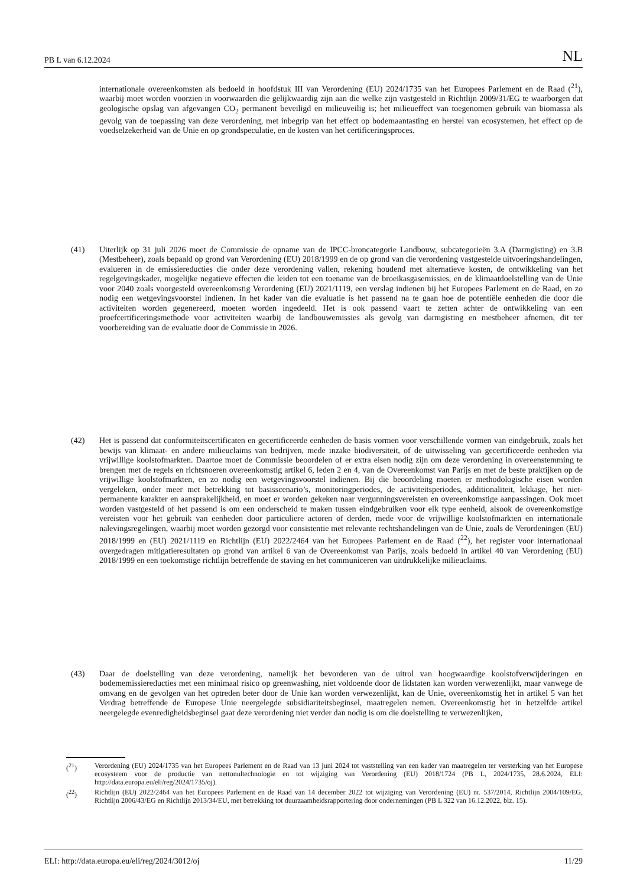PB L van 6.12.2024 NL
internationale overeenkomsten als bedoeld in hoofdstuk III van Verordening (EU) 2024/1735 van het Europees Parlement en de Raad (<sup>21</sup>), waarbij moet worden voorzien in voorwaarden die gelijkwaardig zijn aan die welke zijn vastgesteld in Richtlijn 2009/31/EG te waarborgen dat geologische opslag van afgevangen CO<sub>2</sub> permanent beveiligd en milieuveilig is; het milieueffect van toegenomen gebruik van biomassa als gevolg van de toepassing van deze verordening, met inbegrip van het effect op bodemaantasting en herstel van ecosystemen, het effect op de voedselzekerheid van de Unie en op grondspeculatie, en de kosten van het certificeringsproces.
(41) Uiterlijk op 31 juli 2026 moet de Commissie de opname van de IPCC-broncategorie Landbouw, subcategorieën 3.A (Darmgisting) en 3.B (Mestbeheer), zoals bepaald op grond van Verordening (EU) 2018/1999 en de op grond van die verordening vastgestelde uitvoeringshandelingen, evalueren in de emissiereducties die onder deze verordening vallen, rekening houdend met alternatieve kosten, de ontwikkeling van het regelgevingskader, mogelijke negatieve effecten die leiden tot een toename van de broeikasgasemissies, en de klimaatdoelstelling van de Unie voor 2040 zoals voorgesteld overeenkomstig Verordening (EU) 2021/1119, een verslag indienen bij het Europees Parlement en de Raad, en zo nodig een wetgevingsvoorstel indienen. In het kader van die evaluatie is het passend na te gaan hoe de potentiële eenheden die door die activiteiten worden gegenereerd, moeten worden ingedeeld. Het is ook passend vaart te zetten achter de ontwikkeling van een proefcertificeringsmethode voor activiteiten waarbij de landbouwemissies als gevolg van darmgisting en mestbeheer afnemen, dit ter voorbereiding van de evaluatie door de Commissie in 2026.
(42) Het is passend dat conformiteitscertificaten en gecertificeerde eenheden de basis vormen voor verschillende vormen van eindgebruik, zoals het bewijs van klimaat- en andere milieuclaims van bedrijven, mede inzake biodiversiteit, of de uitwisseling van gecertificeerde eenheden via vrijwillige koolstofmarkten. Daartoe moet de Commissie beoordelen of er extra eisen nodig zijn om deze verordening in overeenstemming te brengen met de regels en richtsnoeren overeenkomstig artikel 6, leden 2 en 4, van de Overeenkomst van Parijs en met de beste praktijken op de vrijwillige koolstofmarkten, en zo nodig een wetgevingsvoorstel indienen. Bij die beoordeling moeten er methodologische eisen worden vergeleken, onder meer met betrekking tot basisscenario’s, monitoringperiodes, de activiteitsperiodes, additionaliteit, lekkage, het niet-permanente karakter en aansprakelijkheid, en moet er worden gekeken naar vergunningsvereisten en overeenkomstige aanpassingen. Ook moet worden vastgesteld of het passend is om een onderscheid te maken tussen eindgebruiken voor elk type eenheid, alsook de overeenkomstige vereisten voor het gebruik van eenheden door particuliere actoren of derden, mede voor de vrijwillige koolstofmarkten en internationale nalevingsregelingen, waarbij moet worden gezorgd voor consistentie met relevante rechtshandelingen van de Unie, zoals de Verordeningen (EU) 2018/1999 en (EU) 2021/1119 en Richtlijn (EU) 2022/2464 van het Europees Parlement en de Raad (<sup>22</sup>), het register voor internationaal overgedragen mitigatieresultaten op grond van artikel 6 van de Overeenkomst van Parijs, zoals bedoeld in artikel 40 van Verordening (EU) 2018/1999 en een toekomstige richtlijn betreffende de staving en het communiceren van uitdrukkelijke milieuclaims.
(43) Daar de doelstelling van deze verordening, namelijk het bevorderen van de uitrol van hoogwaardige koolstofverwijderingen en bodememissiereducties met een minimaal risico op greenwashing, niet voldoende door de lidstaten kan worden verwezenlijkt, maar vanwege de omvang en de gevolgen van het optreden beter door de Unie kan worden verwezenlijkt, kan de Unie, overeenkomstig het in artikel 5 van het Verdrag betreffende de Europese Unie neergelegde subsidiariteitsbeginsel, maatregelen nemen. Overeenkomstig het in hetzelfde artikel neergelegde evenredigheidsbeginsel gaat deze verordening niet verder dan nodig is om die doelstelling te verwezenlijken,
(<sup>21</sup>) Verordening (EU) 2024/1735 van het Europees Parlement en de Raad van 13 juni 2024 tot vaststelling van een kader van maatregelen ter versterking van het Europese ecosysteem voor de productie van nettonultechnologie en tot wijziging van Verordening (EU) 2018/1724 (PB L, 2024/1735, 28.6.2024, ELI: http://data.europa.eu/eli/reg/2024/1735/oj).
(<sup>22</sup>) Richtlijn (EU) 2022/2464 van het Europees Parlement en de Raad van 14 december 2022 tot wijziging van Verordening (EU) nr. 537/2014, Richtlijn 2004/109/EG, Richtlijn 2006/43/EG en Richtlijn 2013/34/EU, met betrekking tot duurzaamheidsrapportering door ondernemingen (PB L 322 van 16.12.2022, blz. 15).
ELI: http://data.europa.eu/eli/reg/2024/3012/oj 11/29